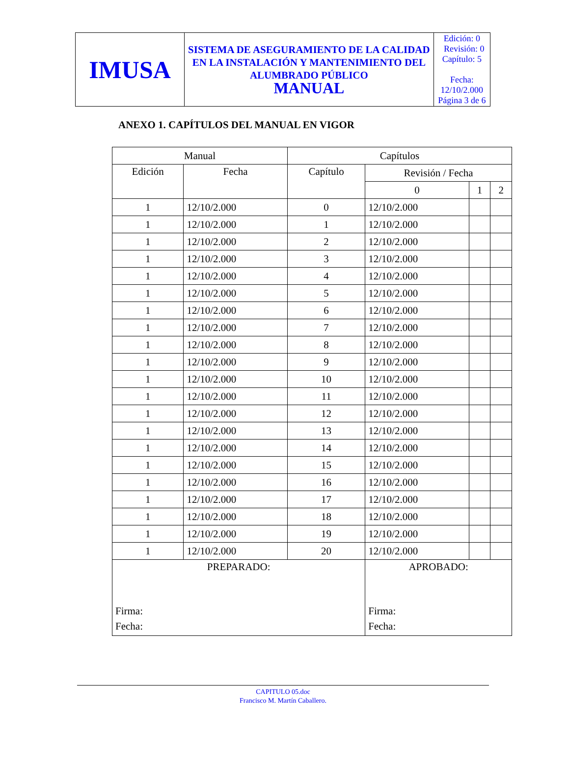| IMUSA | SISTEMA DE ASEGURAMIENTO DE LA CALIDAD EN LA INSTALACIÓN Y MANTENIMIENTO DEL ALUMBRADO PÚBLICO MANUAL | Edición: 0 Revisión: 0 Capítulo: 5 Fecha: 12/10/2.000 Página 3 de 6 |
ANEXO 1. CAPÍTULOS DEL MANUAL EN VIGOR
| Manual | | Capítulos | | | |
| --- | --- | --- | --- | --- | --- |
| Edición | Fecha | Capítulo | Revisión / Fecha | | |
| | | | 0 | 1 | 2 |
| 1 | 12/10/2.000 | 0 | 12/10/2.000 | | |
| 1 | 12/10/2.000 | 1 | 12/10/2.000 | | |
| 1 | 12/10/2.000 | 2 | 12/10/2.000 | | |
| 1 | 12/10/2.000 | 3 | 12/10/2.000 | | |
| 1 | 12/10/2.000 | 4 | 12/10/2.000 | | |
| 1 | 12/10/2.000 | 5 | 12/10/2.000 | | |
| 1 | 12/10/2.000 | 6 | 12/10/2.000 | | |
| 1 | 12/10/2.000 | 7 | 12/10/2.000 | | |
| 1 | 12/10/2.000 | 8 | 12/10/2.000 | | |
| 1 | 12/10/2.000 | 9 | 12/10/2.000 | | |
| 1 | 12/10/2.000 | 10 | 12/10/2.000 | | |
| 1 | 12/10/2.000 | 11 | 12/10/2.000 | | |
| 1 | 12/10/2.000 | 12 | 12/10/2.000 | | |
| 1 | 12/10/2.000 | 13 | 12/10/2.000 | | |
| 1 | 12/10/2.000 | 14 | 12/10/2.000 | | |
| 1 | 12/10/2.000 | 15 | 12/10/2.000 | | |
| 1 | 12/10/2.000 | 16 | 12/10/2.000 | | |
| 1 | 12/10/2.000 | 17 | 12/10/2.000 | | |
| 1 | 12/10/2.000 | 18 | 12/10/2.000 | | |
| 1 | 12/10/2.000 | 19 | 12/10/2.000 | | |
| 1 | 12/10/2.000 | 20 | 12/10/2.000 | | |
| PREPARADO: Firma: Fecha: | | | APROBADO: Firma: Fecha: | | |
CAPITULO 05.doc
Francisco M. Martín Caballero.